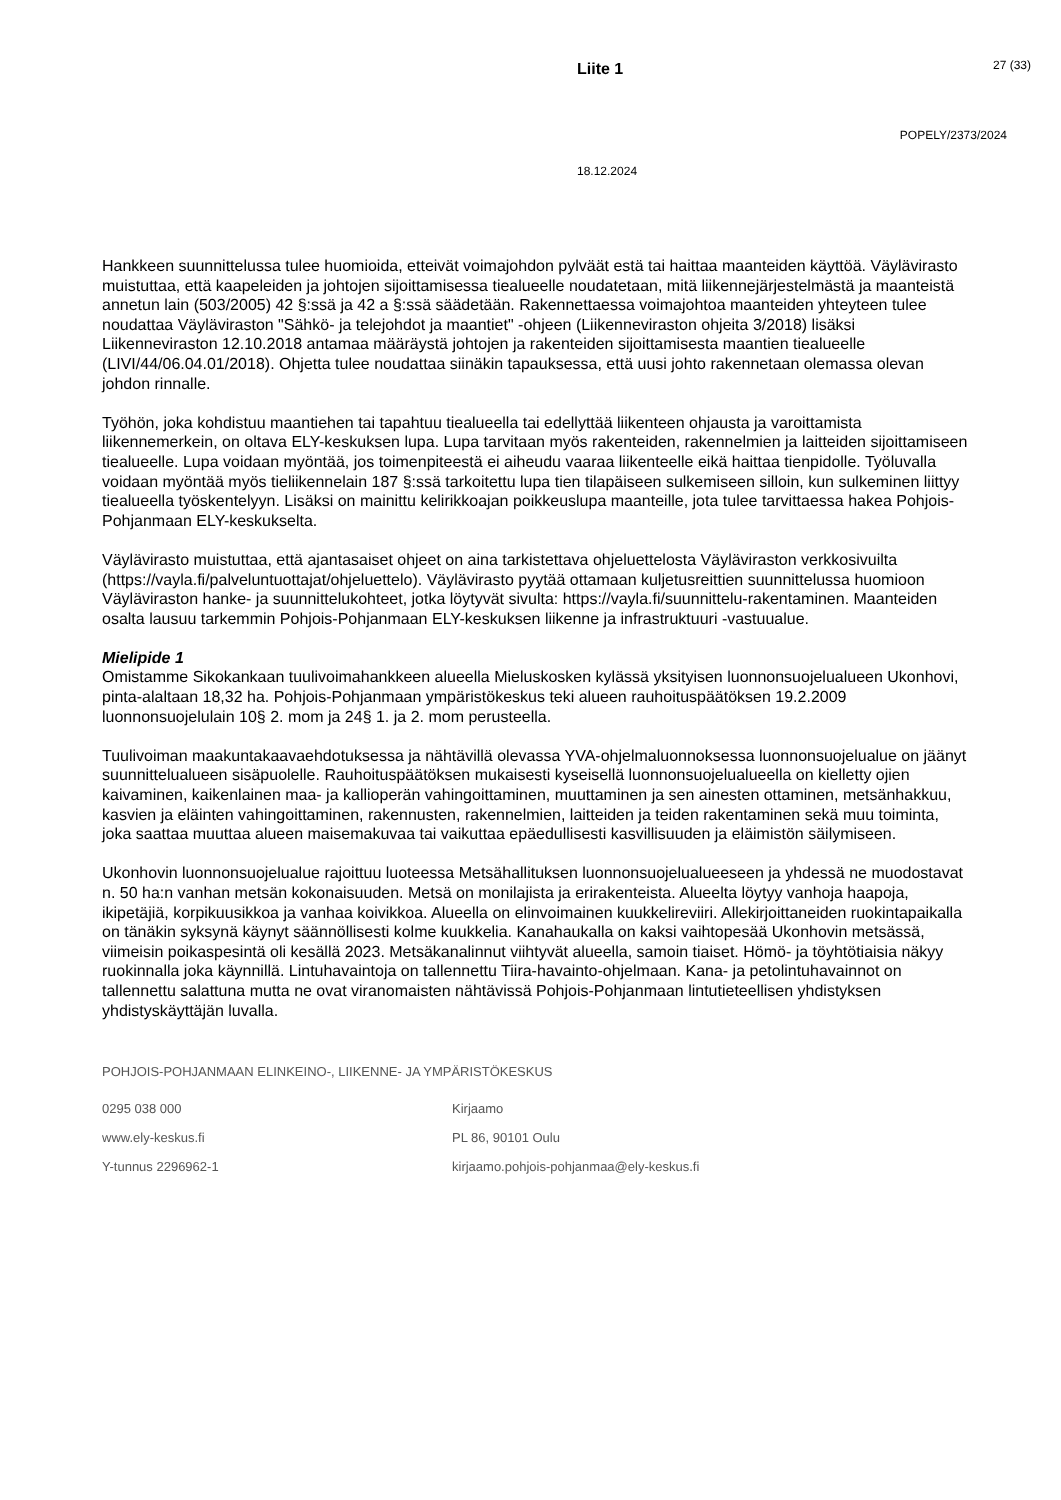Liite 1
27 (33)
POPELY/2373/2024
18.12.2024
Hankkeen suunnittelussa tulee huomioida, etteivät voimajohdon pylväät estä tai haittaa maanteiden käyttöä. Väylävirasto muistuttaa, että kaapeleiden ja johtojen sijoittamisessa tiealueelle noudatetaan, mitä liikennejärjestelmästä ja maanteistä annetun lain (503/2005) 42 §:ssä ja 42 a §:ssä säädetään. Rakennettaessa voimajohtoa maanteiden yhteyteen tulee noudattaa Väyläviraston "Sähkö- ja telejohdot ja maantiet" -ohjeen (Liikenneviraston ohjeita 3/2018) lisäksi Liikenneviraston 12.10.2018 antamaa määräystä johtojen ja rakenteiden sijoittamisesta maantien tiealueelle (LIVI/44/06.04.01/2018). Ohjetta tulee noudattaa siinäkin tapauksessa, että uusi johto rakennetaan olemassa olevan johdon rinnalle.
Työhön, joka kohdistuu maantiehen tai tapahtuu tiealueella tai edellyttää liikenteen ohjausta ja varoittamista liikennemerkein, on oltava ELY-keskuksen lupa. Lupa tarvitaan myös rakenteiden, rakennelmien ja laitteiden sijoittamiseen tiealueelle. Lupa voidaan myöntää, jos toimenpiteestä ei aiheudu vaaraa liikenteelle eikä haittaa tienpidolle. Työluvalla voidaan myöntää myös tieliikennelain 187 §:ssä tarkoitettu lupa tien tilapäiseen sulkemiseen silloin, kun sulkeminen liittyy tiealueella työskentelyyn. Lisäksi on mainittu kelirikkoajan poikkeuslupa maanteille, jota tulee tarvittaessa hakea Pohjois-Pohjanmaan ELY-keskukselta.
Väylävirasto muistuttaa, että ajantasaiset ohjeet on aina tarkistettava ohjeluettelosta Väyläviraston verkkosivuilta (https://vayla.fi/palveluntuottajat/ohjeluettelo). Väylävirasto pyytää ottamaan kuljetusreittien suunnittelussa huomioon Väyläviraston hanke- ja suunnittelukohteet, jotka löytyvät sivulta: https://vayla.fi/suunnittelu-rakentaminen. Maanteiden osalta lausuu tarkemmin Pohjois-Pohjanmaan ELY-keskuksen liikenne ja infrastruktuuri -vastuualue.
Mielipide 1
Omistamme Sikokankaan tuulivoimahankkeen alueella Mieluskosken kylässä yksityisen luonnonsuojelualueen Ukonhovi, pinta-alaltaan 18,32 ha. Pohjois-Pohjanmaan ympäristökeskus teki alueen rauhoituspäätöksen 19.2.2009 luonnonsuojelulain 10§ 2. mom ja 24§ 1. ja 2. mom perusteella.
Tuulivoiman maakuntakaavaehdotuksessa ja nähtävillä olevassa YVA-ohjelmaluonnoksessa luonnonsuojelualue on jäänyt suunnittelualueen sisäpuolelle. Rauhoituspäätöksen mukaisesti kyseisellä luonnonsuojelualueella on kielletty ojien kaivaminen, kaikenlainen maa- ja kallioperän vahingoittaminen, muuttaminen ja sen ainesten ottaminen, metsänhakkuu, kasvien ja eläinten vahingoittaminen, rakennusten, rakennelmien, laitteiden ja teiden rakentaminen sekä muu toiminta, joka saattaa muuttaa alueen maisemakuvaa tai vaikuttaa epäedullisesti kasvillisuuden ja eläimistön säilymiseen.
Ukonhovin luonnonsuojelualue rajoittuu luoteessa Metsähallituksen luonnonsuojelualueeseen ja yhdessä ne muodostavat n. 50 ha:n vanhan metsän kokonaisuuden. Metsä on monilajista ja erirakenteista. Alueelta löytyy vanhoja haapoja, ikipetäjiä, korpikuusikkoa ja vanhaa koivikkoa. Alueella on elinvoimainen kuukkelireviiri. Allekirjoittaneiden ruokintapaikalla on tänäkin syksynä käynyt säännöllisesti kolme kuukkelia. Kanahaukalla on kaksi vaihtopesää Ukonhovin metsässä, viimeisin poikaspesintä oli kesällä 2023. Metsäkanalinnut viihtyvät alueella, samoin tiaiset. Hömö- ja töyhtötiaisia näkyy ruokinnalla joka käynnillä. Lintuhavaintoja on tallennettu Tiira-havainto-ohjelmaan. Kana- ja petolintuhavainnot on tallennettu salattuna mutta ne ovat viranomaisten nähtävissä Pohjois-Pohjanmaan lintutieteellisen yhdistyksen yhdistyskäyttäjän luvalla.
POHJOIS-POHJANMAAN ELINKEINO-, LIIKENNE- JA YMPÄRISTÖKESKUS
0295 038 000 Kirjaamo
www.ely-keskus.fi PL 86, 90101 Oulu
Y-tunnus 2296962-1 kirjaamo.pohjois-pohjanmaa@ely-keskus.fi